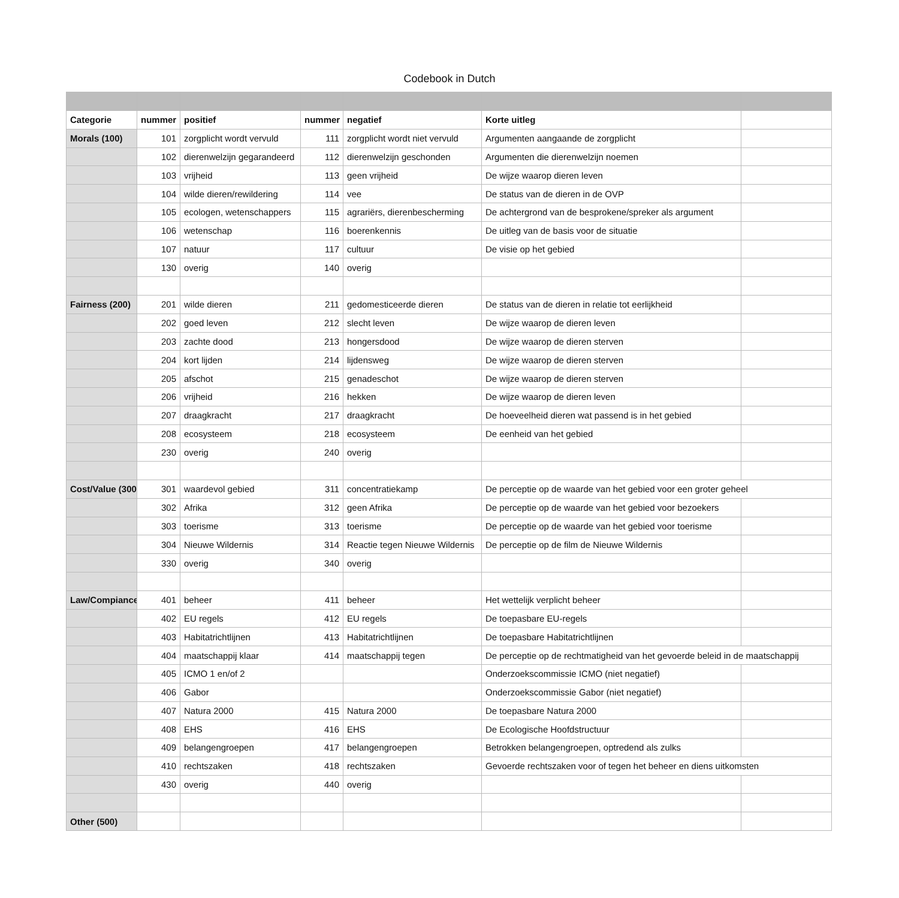Codebook in Dutch
| Categorie | nummer | positief | nummer | negatief | Korte uitleg | |
| Morals (100) | 101 | zorgplicht wordt vervuld | 111 | zorgplicht wordt niet vervuld | Argumenten aangaande de zorgplicht | |
| | 102 | dierenwelzijn gegarandeerd | 112 | dierenwelzijn geschonden | Argumenten die dierenwelzijn noemen | |
| | 103 | vrijheid | 113 | geen vrijheid | De wijze waarop dieren leven | |
| | 104 | wilde dieren/rewildering | 114 | vee | De status van de dieren in de OVP | |
| | 105 | ecologen, wetenschappers | 115 | agrariërs, dierenbescherming | De achtergrond van de besprokene/spreker als argument | |
| | 106 | wetenschap | 116 | boerenkennis | De uitleg van de basis voor de situatie | |
| | 107 | natuur | 117 | cultuur | De visie op het gebied | |
| | 130 | overig | 140 | overig | | |
| Fairness (200) | 201 | wilde dieren | 211 | gedomesticeerde dieren | De status van de dieren in relatie tot eerlijkheid | |
| | 202 | goed leven | 212 | slecht leven | De wijze waarop de dieren leven | |
| | 203 | zachte dood | 213 | hongersdood | De wijze waarop de dieren sterven | |
| | 204 | kort lijden | 214 | lijdensweg | De wijze waarop de dieren sterven | |
| | 205 | afschot | 215 | genadeschot | De wijze waarop de dieren sterven | |
| | 206 | vrijheid | 216 | hekken | De wijze waarop de dieren leven | |
| | 207 | draagkracht | 217 | draagkracht | De hoeveelheid dieren wat passend is in het gebied | |
| | 208 | ecosysteem | 218 | ecosysteem | De eenheid van het gebied | |
| | 230 | overig | 240 | overig | | |
| Cost/Value (300 | 301 | waardevol gebied | 311 | concentratiekamp | De perceptie op de waarde van het gebied voor een groter geheel | |
| | 302 | Afrika | 312 | geen Afrika | De perceptie op de waarde van het gebied voor bezoekers | |
| | 303 | toerisme | 313 | toerisme | De perceptie op de waarde van het gebied voor toerisme | |
| | 304 | Nieuwe Wildernis | 314 | Reactie tegen Nieuwe Wildernis | De perceptie op de film de Nieuwe Wildernis | |
| | 330 | overig | 340 | overig | | |
| Law/Compiance | 401 | beheer | 411 | beheer | Het wettelijk verplicht beheer | |
| | 402 | EU regels | 412 | EU regels | De toepasbare EU-regels | |
| | 403 | Habitatrichtlijnen | 413 | Habitatrichtlijnen | De toepasbare Habitatrichtlijnen | |
| | 404 | maatschappij klaar | 414 | maatschappij tegen | De perceptie op de rechtmatigheid van het gevoerde beleid in de maatschappij | |
| | 405 | ICMO 1 en/of 2 | | | Onderzoekscommissie ICMO (niet negatief) | |
| | 406 | Gabor | | | Onderzoekscommissie Gabor (niet negatief) | |
| | 407 | Natura 2000 | 415 | Natura 2000 | De toepasbare Natura 2000 | |
| | 408 | EHS | 416 | EHS | De Ecologische Hoofdstructuur | |
| | 409 | belangengroepen | 417 | belangengroepen | Betrokken belangengroepen, optredend als zulks | |
| | 410 | rechtszaken | 418 | rechtszaken | Gevoerde rechtszaken voor of tegen het beheer en diens uitkomsten | |
| | 430 | overig | 440 | overig | | |
| Other (500) | | | | | | |